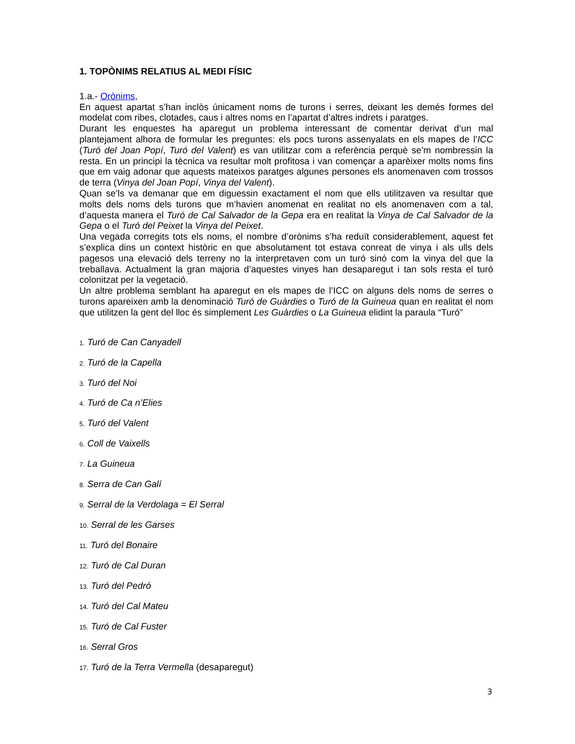1. TOPÒNIMS RELATIUS AL MEDI FÍSIC
1.a.- Orònims,
En aquest apartat s’han inclòs únicament noms de turons i serres, deixant les demés formes del modelat com ribes, clotades, caus i altres noms en l’apartat d’altres indrets i paratges.
Durant les enquestes ha aparegut un problema interessant de comentar derivat d’un mal plantejament alhora de formular les preguntes: els pocs turons assenyalats en els mapes de l’ICC (Turó del Joan Popí, Turó del Valent) es van utilitzar com a referència perquè se’m nombressin la resta. En un principi la tècnica va resultar molt profitosa i van començar a aparèixer molts noms fins que em vaig adonar que aquests mateixos paratges algunes persones els anomenaven com trossos de terra (Vinya del Joan Popí, Vinya del Valent).
Quan se’ls va demanar que em diguessin exactament el nom que ells utilitzaven va resultar que molts dels noms dels turons que m’havien anomenat en realitat no els anomenaven com a tal, d’aquesta manera el Turó de Cal Salvador de la Gepa era en realitat la Vinya de Cal Salvador de la Gepa o el Turó del Peixet la Vinya del Peixet.
Una vegada corregits tots els noms, el nombre d’orònims s’ha reduït considerablement, aquest fet s’explica dins un context històric en que absolutament tot estava conreat de vinya i als ulls dels pagesos una elevació dels terreny no la interpretaven com un turó sinó com la vinya del que la treballava. Actualment la gran majoria d’aquestes vinyes han desaparegut i tan sols resta el turó colonitzat per la vegetació.
Un altre problema semblant ha aparegut en els mapes de l’ICC on alguns dels noms de serres o turons apareixen amb la denominació Turó de Guàrdies o Turó de la Guineua quan en realitat el nom que utilitzen la gent del lloc és simplement Les Guàrdies o La Guineua elidint la paraula “Turó”
1. Turó de Can Canyadell
2. Turó de la Capella
3. Turó del Noi
4. Turó de Ca n’Elies
5. Turó del Valent
6. Coll de Vaixells
7. La Guineua
8. Serra de Can Galí
9. Serral de la Verdolaga = El Serral
10. Serral de les Garses
11. Turó del Bonaire
12. Turó de Cal Duran
13. Turó del Pedró
14. Turó del Cal Mateu
15. Turó de Cal Fuster
16. Serral Gros
17. Turó de la Terra Vermella (desaparegut)
3